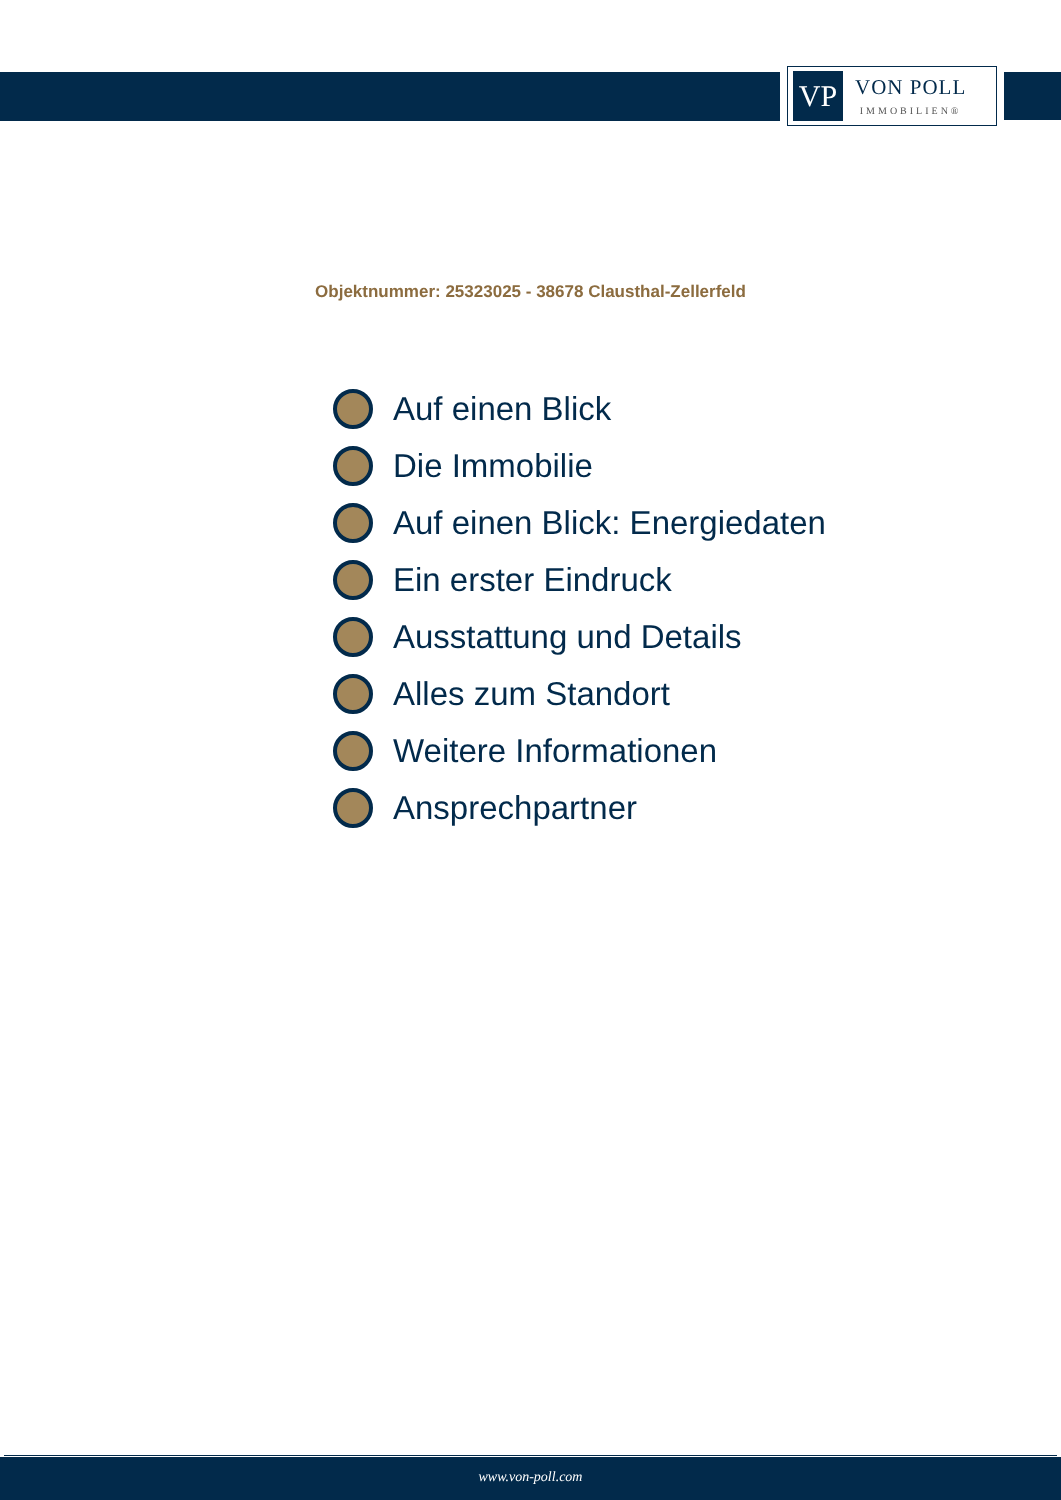VP
VON POLL
IMMOBILIEN®
Objektnummer: 25323025 - 38678 Clausthal-Zellerfeld
Auf einen Blick
Die Immobilie
Auf einen Blick: Energiedaten
Ein erster Eindruck
Ausstattung und Details
Alles zum Standort
Weitere Informationen
Ansprechpartner
www.von-poll.com